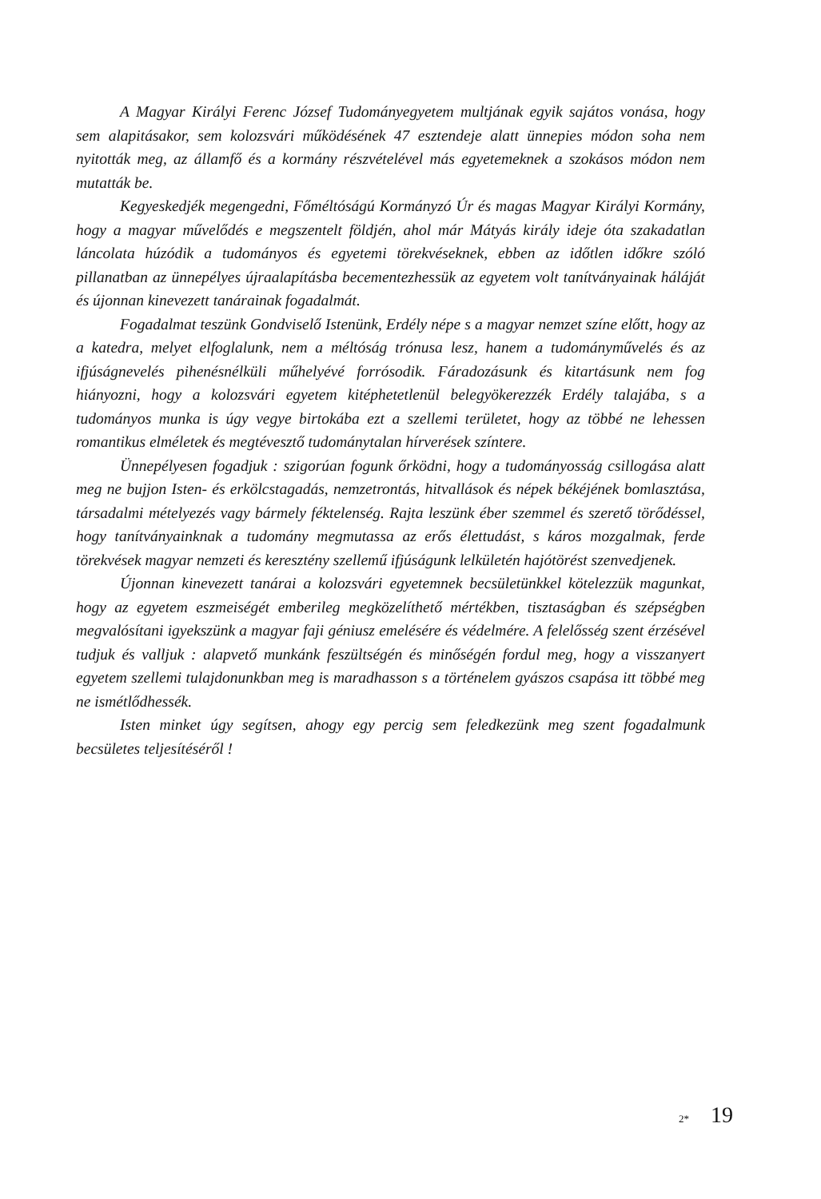A Magyar Királyi Ferenc József Tudományegyetem multjának egyik sajátos vonása, hogy sem alapitásakor, sem kolozsvári működésének 47 esztendeje alatt ünnepies módon soha nem nyitották meg, az államfő és a kormány részvételével más egyetemeknek a szokásos módon nem mutatták be.
Kegyeskedjék megengedni, Főméltóságú Kormányzó Úr és magas Magyar Királyi Kormány, hogy a magyar művelődés e megszentelt földjén, ahol már Mátyás király ideje óta szakadatlan láncolata húzódik a tudományos és egyetemi törekvések­nek, ebben az időtlen időkre szóló pillanatban az ünnepélyes újraalapításba bece­mentezhessük az egyetem volt tanítványainak háláját és újonnan kinevezett tanárai­nak fogadalmát.
Fogadalmat teszünk Gondviselő Istenünk, Erdély népe s a magyar nemzet színe előtt, hogy az a katedra, melyet elfoglalunk, nem a méltóság trónusa lesz, hanem a tudományművelés és az ifjúságnevelés pihenésnélküli műhelyévé forrósodik. Fára­dozásunk és kitartásunk nem fog hiányozni, hogy a kolozsvári egyetem kitéphetet­lenül belegyökerezzék Erdély talajába, s a tudományos munka is úgy vegye birtokába ezt a szellemi területet, hogy az többé ne lehessen romantikus elméletek és megtévesztő tudománytalan hírverések színtere.
Ünnepélyesen fogadjuk : szigorúan fogunk őrködni, hogy a tudományosság csil­logása alatt meg ne bujjon Isten- és erkölcstagadás, nemzetrontás, hitvallások és népek békéjének bomlasztása, társadalmi mételyezés vagy bármely féktelenség. Rajta leszünk éber szemmel és szerető törődéssel, hogy tanítványainknak a tudomány meg­mutassa az erős élettudást, s káros mozgalmak, ferde törekvések magyar nemzeti és keresztény szellemű ifjúságunk lelkületén hajótörést szenvedjenek.
Újonnan kinevezett tanárai a kolozsvári egyetemnek becsületünkkel kötelezzük magunkat, hogy az egyetem eszmeiségét emberileg megközelíthető mértékben, tiszta­ságban és szépségben megvalósítani igyekszünk a magyar faji géniusz emelésére és védel­mére. A felelősség szent érzésével tudjuk és valljuk : alapvető munkánk feszültségén és minőségén fordul meg, hogy a visszanyert egyetem szellemi tulajdonunkban meg is maradhasson s a történelem gyászos csapása itt többé meg ne ismétlődhessék.
Isten minket úgy segítsen, ahogy egy percig sem feledkezünk meg szent fogadal­munk becsületes teljesítéséről !
2* 19